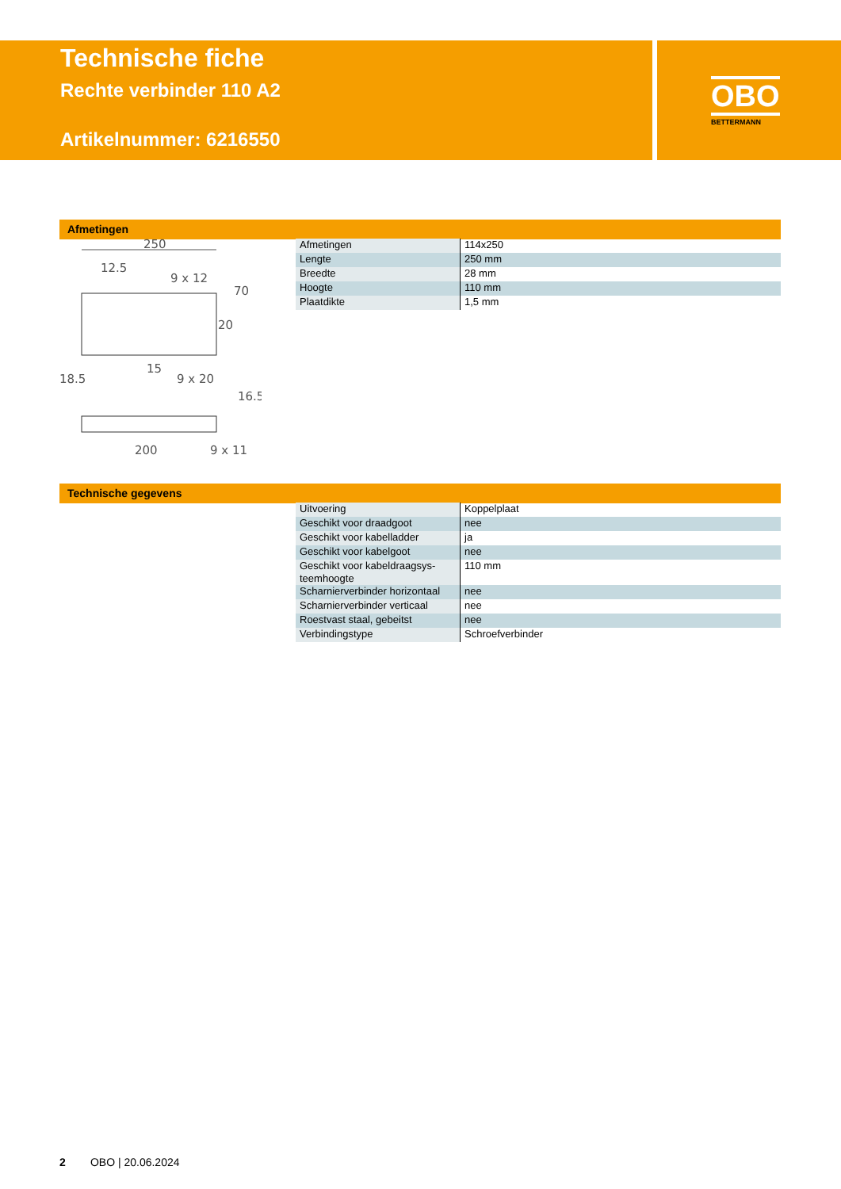OBO
BETTERMANN
Technische fiche
Rechte verbinder 110 A2
Artikelnummer: 6216550
Afmetingen
250
12.5
9 x 12
18.5
15
9 x 20
200
9 x 11
70
20
16.5
| Afmetingen | 114x250 |
| Lengte | 250 mm |
| Breedte | 28 mm |
| Hoogte | 110 mm |
| Plaatdikte | 1,5 mm |
Technische gegevens
| Uitvoering | Koppelplaat |
| Geschikt voor draadgoot | nee |
| Geschikt voor kabelladder | ja |
| Geschikt voor kabelgoot | nee |
| Geschikt voor kabeldraagsys- teemhoogte | 110 mm |
| Scharnierverbinder horizontaal | nee |
| Scharnierverbinder verticaal | nee |
| Roestvast staal, gebeitst | nee |
| Verbindingstype | Schroefverbinder |
2 OBO | 20.06.2024